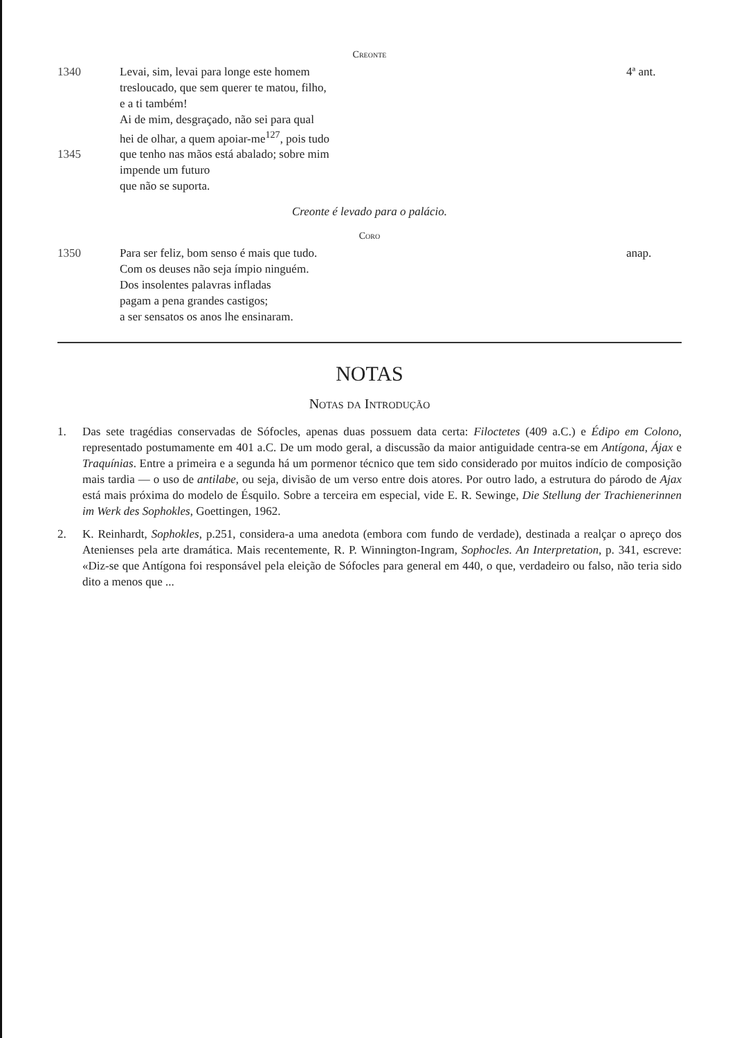Creonte
1340
Levai, sim, levai para longe este homem
tresloucado, que sem querer te matou, filho,
e a ti também!
Ai de mim, desgraçado, não sei para qual
hei de olhar, a quem apoiar-me<sup>127</sup>, pois tudo
4ª ant.
1345
que tenho nas mãos está abalado; sobre mim
impende um futuro
que não se suporta.
Creonte é levado para o palácio.
Coro
1350
Para ser feliz, bom senso é mais que tudo.
Com os deuses não seja ímpio ninguém.
Dos insolentes palavras infladas
pagam a pena grandes castigos;
a ser sensatos os anos lhe ensinaram.
anap.
NOTAS
Notas da Introdução
1. Das sete tragédias conservadas de Sófocles, apenas duas possuem data certa: Filoctetes (409 a.C.) e Édipo em Colono, representado postumamente em 401 a.C. De um modo geral, a discussão da maior antiguidade centra-se em Antígona, Ájax e Traquínias. Entre a primeira e a segunda há um pormenor técnico que tem sido considerado por muitos indício de composição mais tardia — o uso de antilabe, ou seja, divisão de um verso entre dois atores. Por outro lado, a estrutura do párodo de Ajax está mais próxima do modelo de Ésquilo. Sobre a terceira em especial, vide E. R. Sewinge, Die Stellung der Trachienerinnen im Werk des Sophokles, Goettingen, 1962.
2. K. Reinhardt, Sophokles, p.251, considera-a uma anedota (embora com fundo de verdade), destinada a realçar o apreço dos Atenienses pela arte dramática. Mais recentemente, R. P. Winnington-Ingram, Sophocles. An Interpretation, p. 341, escreve: «Diz-se que Antígona foi responsável pela eleição de Sófocles para general em 440, o que, verdadeiro ou falso, não teria sido dito a menos que ...